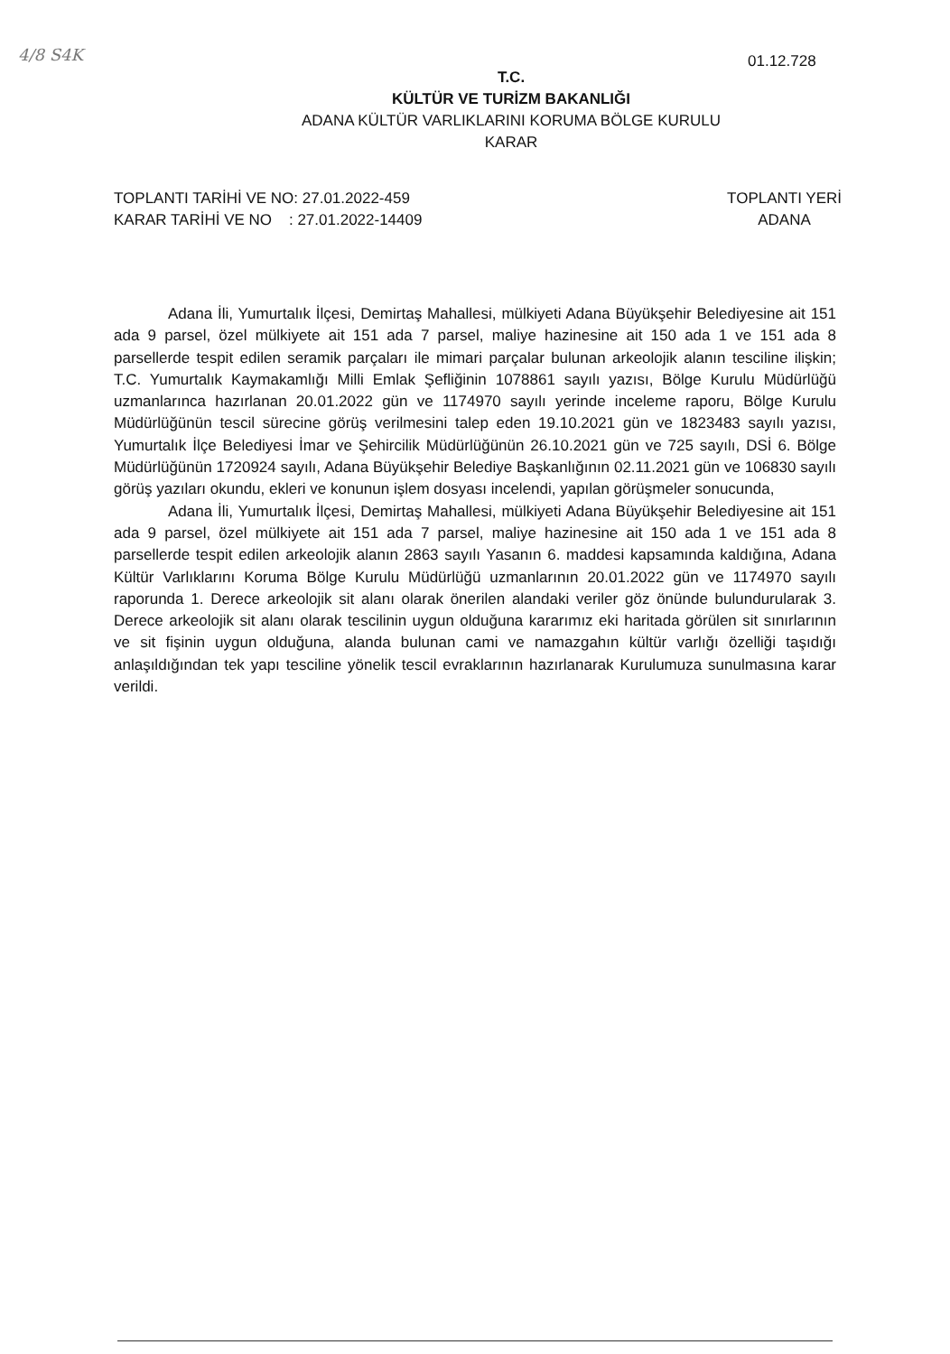4/8 S4K
01.12.728
T.C.
KÜLTÜR VE TURİZM BAKANLIĞI
ADANA KÜLTÜR VARLIKLARINI KORUMA BÖLGE KURULU
KARAR
TOPLANTI TARİHİ VE NO: 27.01.2022-459
KARAR TARİHİ VE NO : 27.01.2022-14409
TOPLANTI YERİ
ADANA
Adana İli, Yumurtalık İlçesi, Demirtaş Mahallesi, mülkiyeti Adana Büyükşehir Belediyesine ait 151 ada 9 parsel, özel mülkiyete ait 151 ada 7 parsel, maliye hazinesine ait 150 ada 1 ve 151 ada 8 parsellerde tespit edilen seramik parçaları ile mimari parçalar bulunan arkeolojik alanın tesciline ilişkin; T.C. Yumurtalık Kaymakamlığı Milli Emlak Şefliğinin 1078861 sayılı yazısı, Bölge Kurulu Müdürlüğü uzmanlarınca hazırlanan 20.01.2022 gün ve 1174970 sayılı yerinde inceleme raporu, Bölge Kurulu Müdürlüğünün tescil sürecine görüş verilmesini talep eden 19.10.2021 gün ve 1823483 sayılı yazısı, Yumurtalık İlçe Belediyesi İmar ve Şehircilik Müdürlüğünün 26.10.2021 gün ve 725 sayılı, DSİ 6. Bölge Müdürlüğünün 1720924 sayılı, Adana Büyükşehir Belediye Başkanlığının 02.11.2021 gün ve 106830 sayılı görüş yazıları okundu, ekleri ve konunun işlem dosyası incelendi, yapılan görüşmeler sonucunda,
Adana İli, Yumurtalık İlçesi, Demirtaş Mahallesi, mülkiyeti Adana Büyükşehir Belediyesine ait 151 ada 9 parsel, özel mülkiyete ait 151 ada 7 parsel, maliye hazinesine ait 150 ada 1 ve 151 ada 8 parsellerde tespit edilen arkeolojik alanın 2863 sayılı Yasanın 6. maddesi kapsamında kaldığına, Adana Kültür Varlıklarını Koruma Bölge Kurulu Müdürlüğü uzmanlarının 20.01.2022 gün ve 1174970 sayılı raporunda 1. Derece arkeolojik sit alanı olarak önerilen alandaki veriler göz önünde bulundurularak 3. Derece arkeolojik sit alanı olarak tescilinin uygun olduğuna kararımız eki haritada görülen sit sınırlarının ve sit fişinin uygun olduğuna, alanda bulunan cami ve namazgahın kültür varlığı özelliği taşıdığı anlaşıldığından tek yapı tesciline yönelik tescil evraklarının hazırlanarak Kurulumuza sunulmasına karar verildi.